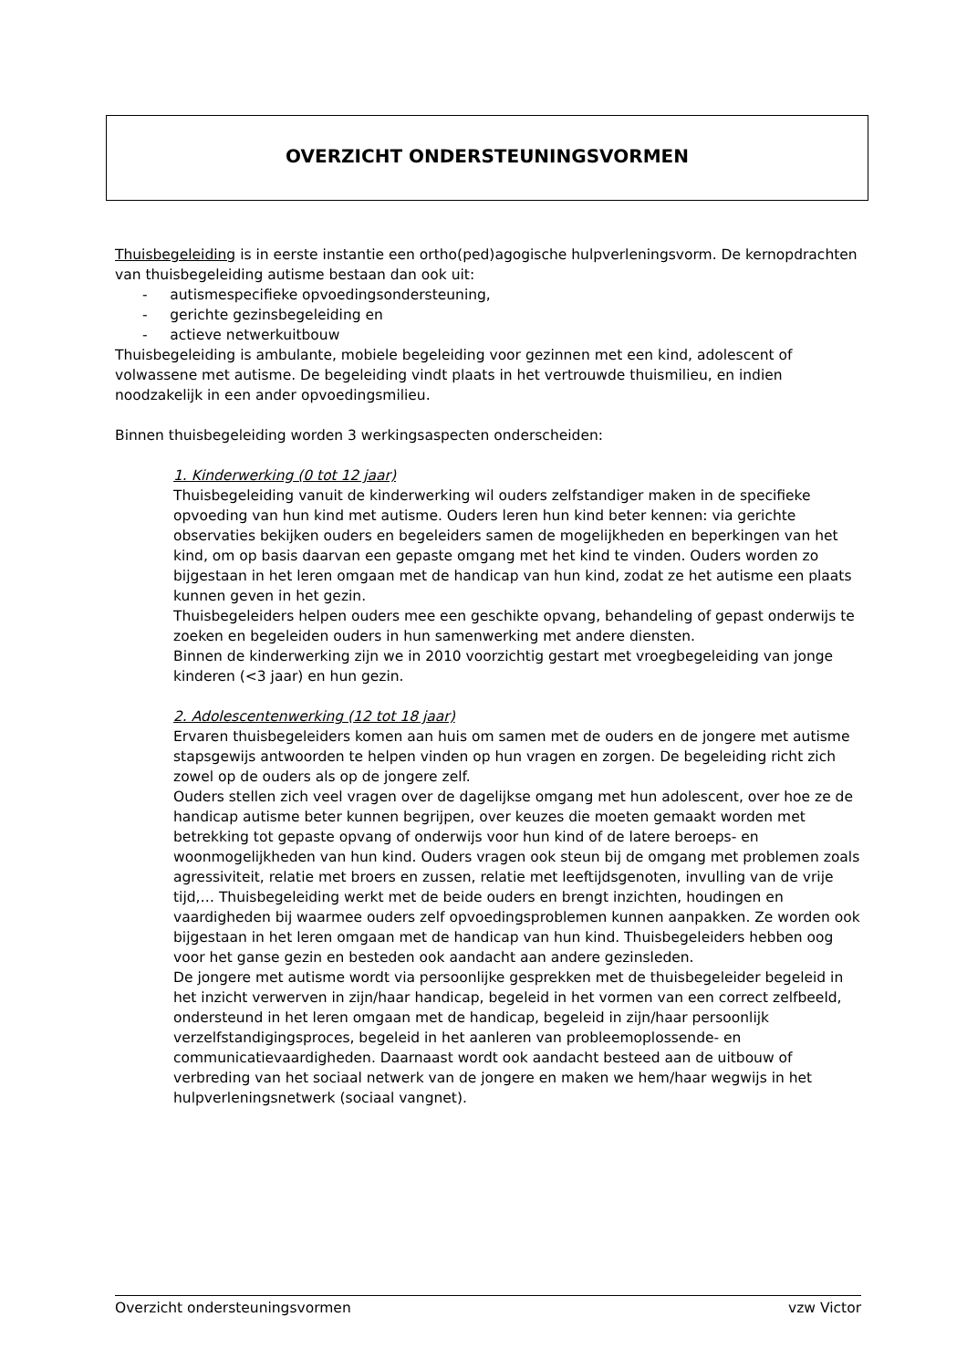OVERZICHT ONDERSTEUNINGSVORMEN
Thuisbegeleiding is in eerste instantie een ortho(ped)agogische hulpverleningsvorm. De kernopdrachten van thuisbegeleiding autisme bestaan dan ook uit:
- autismespecifieke opvoedingsondersteuning,
- gerichte gezinsbegeleiding en
- actieve netwerkuitbouw
Thuisbegeleiding is ambulante, mobiele begeleiding voor gezinnen met een kind, adolescent of volwassene met autisme. De begeleiding vindt plaats in het vertrouwde thuismilieu, en indien noodzakelijk in een ander opvoedingsmilieu.
Binnen thuisbegeleiding worden 3 werkingsaspecten onderscheiden:
1. Kinderwerking (0 tot 12 jaar)
Thuisbegeleiding vanuit de kinderwerking wil ouders zelfstandiger maken in de specifieke opvoeding van hun kind met autisme. Ouders leren hun kind beter kennen: via gerichte observaties bekijken ouders en begeleiders samen de mogelijkheden en beperkingen van het kind, om op basis daarvan een gepaste omgang met het kind te vinden. Ouders worden zo bijgestaan in het leren omgaan met de handicap van hun kind, zodat ze het autisme een plaats kunnen geven in het gezin.
Thuisbegeleiders helpen ouders mee een geschikte opvang, behandeling of gepast onderwijs te zoeken en begeleiden ouders in hun samenwerking met andere diensten.
Binnen de kinderwerking zijn we in 2010 voorzichtig gestart met vroegbegeleiding van jonge kinderen (<3 jaar) en hun gezin.
2. Adolescentenwerking (12 tot 18 jaar)
Ervaren thuisbegeleiders komen aan huis om samen met de ouders en de jongere met autisme stapsgewijs antwoorden te helpen vinden op hun vragen en zorgen. De begeleiding richt zich zowel op de ouders als op de jongere zelf.
Ouders stellen zich veel vragen over de dagelijkse omgang met hun adolescent, over hoe ze de handicap autisme beter kunnen begrijpen, over keuzes die moeten gemaakt worden met betrekking tot gepaste opvang of onderwijs voor hun kind of de latere beroeps- en woonmogelijkheden van hun kind. Ouders vragen ook steun bij de omgang met problemen zoals agressiviteit, relatie met broers en zussen, relatie met leeftijdsgenoten, invulling van de vrije tijd,… Thuisbegeleiding werkt met de beide ouders en brengt inzichten, houdingen en vaardigheden bij waarmee ouders zelf opvoedingsproblemen kunnen aanpakken. Ze worden ook bijgestaan in het leren omgaan met de handicap van hun kind. Thuisbegeleiders hebben oog voor het ganse gezin en besteden ook aandacht aan andere gezinsleden.
De jongere met autisme wordt via persoonlijke gesprekken met de thuisbegeleider begeleid in het inzicht verwerven in zijn/haar handicap, begeleid in het vormen van een correct zelfbeeld, ondersteund in het leren omgaan met de handicap, begeleid in zijn/haar persoonlijk verzelfstandigingsproces, begeleid in het aanleren van probleemoplossende- en communicatievaardigheden. Daarnaast wordt ook aandacht besteed aan de uitbouw of verbreding van het sociaal netwerk van de jongere en maken we hem/haar wegwijs in het hulpverleningsnetwerk (sociaal vangnet).
Overzicht ondersteuningsvormen vzw Victor